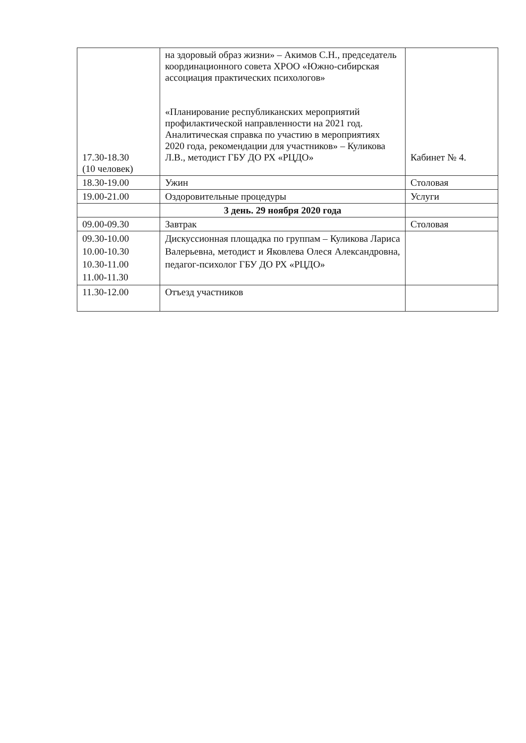| 17.30-18.30 (10 человек) | на здоровый образ жизни» – Акимов С.Н., председатель координационного совета ХРОО «Южно-сибирская ассоциация практических психологов» «Планирование республиканских мероприятий профилактической направленности на 2021 год. Аналитическая справка по участию в мероприятиях 2020 года, рекомендации для участников» – Куликова Л.В., методист ГБУ ДО РХ «РЦДО» | Кабинет № 4. |
| 18.30-19.00 | Ужин | Столовая |
| 19.00-21.00 | Оздоровительные процедуры | Услуги |
| | 3 день. 29 ноября 2020 года | |
| 09.00-09.30 | Завтрак | Столовая |
| 09.30-10.00 10.00-10.30 10.30-11.00 11.00-11.30 | Дискуссионная площадка по группам – Куликова Лариса Валерьевна, методист и Яковлева Олеся Александровна, педагог-психолог ГБУ ДО РХ «РЦДО» | |
| 11.30-12.00 | Отъезд участников | |